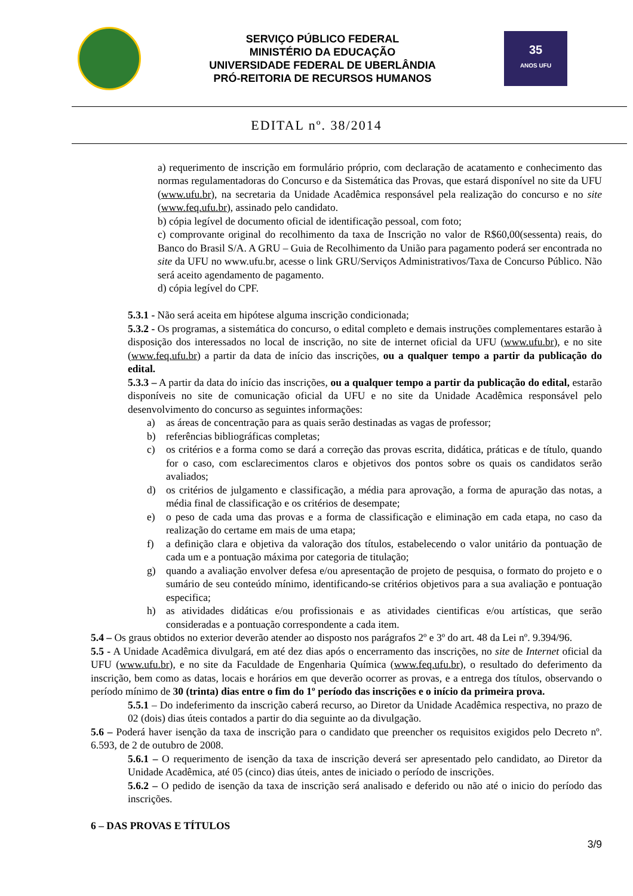SERVIÇO PÚBLICO FEDERAL
MINISTÉRIO DA EDUCAÇÃO
UNIVERSIDADE FEDERAL DE UBERLÂNDIA
PRÓ-REITORIA DE RECURSOS HUMANOS
35
ANOS UFU
EDITAL nº. 38/2014
a) requerimento de inscrição em formulário próprio, com declaração de acatamento e conhecimento das normas regulamentadoras do Concurso e da Sistemática das Provas, que estará disponível no site da UFU (www.ufu.br), na secretaria da Unidade Acadêmica responsável pela realização do concurso e no site (www.feq.ufu.br), assinado pelo candidato.
b) cópia legível de documento oficial de identificação pessoal, com foto;
c) comprovante original do recolhimento da taxa de Inscrição no valor de R$60,00(sessenta) reais, do Banco do Brasil S/A. A GRU – Guia de Recolhimento da União para pagamento poderá ser encontrada no site da UFU no www.ufu.br, acesse o link GRU/Serviços Administrativos/Taxa de Concurso Público. Não será aceito agendamento de pagamento.
d) cópia legível do CPF.
5.3.1 - Não será aceita em hipótese alguma inscrição condicionada;
5.3.2 - Os programas, a sistemática do concurso, o edital completo e demais instruções complementares estarão à disposição dos interessados no local de inscrição, no site de internet oficial da UFU (www.ufu.br), e no site (www.feq.ufu.br) a partir da data de início das inscrições, ou a qualquer tempo a partir da publicação do edital.
5.3.3 – A partir da data do início das inscrições, ou a qualquer tempo a partir da publicação do edital, estarão disponíveis no site de comunicação oficial da UFU e no site da Unidade Acadêmica responsável pelo desenvolvimento do concurso as seguintes informações:
a) as áreas de concentração para as quais serão destinadas as vagas de professor;
b) referências bibliográficas completas;
c) os critérios e a forma como se dará a correção das provas escrita, didática, práticas e de título, quando for o caso, com esclarecimentos claros e objetivos dos pontos sobre os quais os candidatos serão avaliados;
d) os critérios de julgamento e classificação, a média para aprovação, a forma de apuração das notas, a média final de classificação e os critérios de desempate;
e) o peso de cada uma das provas e a forma de classificação e eliminação em cada etapa, no caso da realização do certame em mais de uma etapa;
f) a definição clara e objetiva da valoração dos títulos, estabelecendo o valor unitário da pontuação de cada um e a pontuação máxima por categoria de titulação;
g) quando a avaliação envolver defesa e/ou apresentação de projeto de pesquisa, o formato do projeto e o sumário de seu conteúdo mínimo, identificando-se critérios objetivos para a sua avaliação e pontuação especifica;
h) as atividades didáticas e/ou profissionais e as atividades cientificas e/ou artísticas, que serão consideradas e a pontuação correspondente a cada item.
5.4 – Os graus obtidos no exterior deverão atender ao disposto nos parágrafos 2º e 3º do art. 48 da Lei nº. 9.394/96.
5.5 - A Unidade Acadêmica divulgará, em até dez dias após o encerramento das inscrições, no site de Internet oficial da UFU (www.ufu.br), e no site da Faculdade de Engenharia Química (www.feq.ufu.br), o resultado do deferimento da inscrição, bem como as datas, locais e horários em que deverão ocorrer as provas, e a entrega dos títulos, observando o período mínimo de 30 (trinta) dias entre o fim do 1º período das inscrições e o início da primeira prova.
5.5.1 – Do indeferimento da inscrição caberá recurso, ao Diretor da Unidade Acadêmica respectiva, no prazo de 02 (dois) dias úteis contados a partir do dia seguinte ao da divulgação.
5.6 – Poderá haver isenção da taxa de inscrição para o candidato que preencher os requisitos exigidos pelo Decreto nº. 6.593, de 2 de outubro de 2008.
5.6.1 – O requerimento de isenção da taxa de inscrição deverá ser apresentado pelo candidato, ao Diretor da Unidade Acadêmica, até 05 (cinco) dias úteis, antes de iniciado o período de inscrições.
5.6.2 – O pedido de isenção da taxa de inscrição será analisado e deferido ou não até o inicio do período das inscrições.
6 – DAS PROVAS E TÍTULOS
3/9